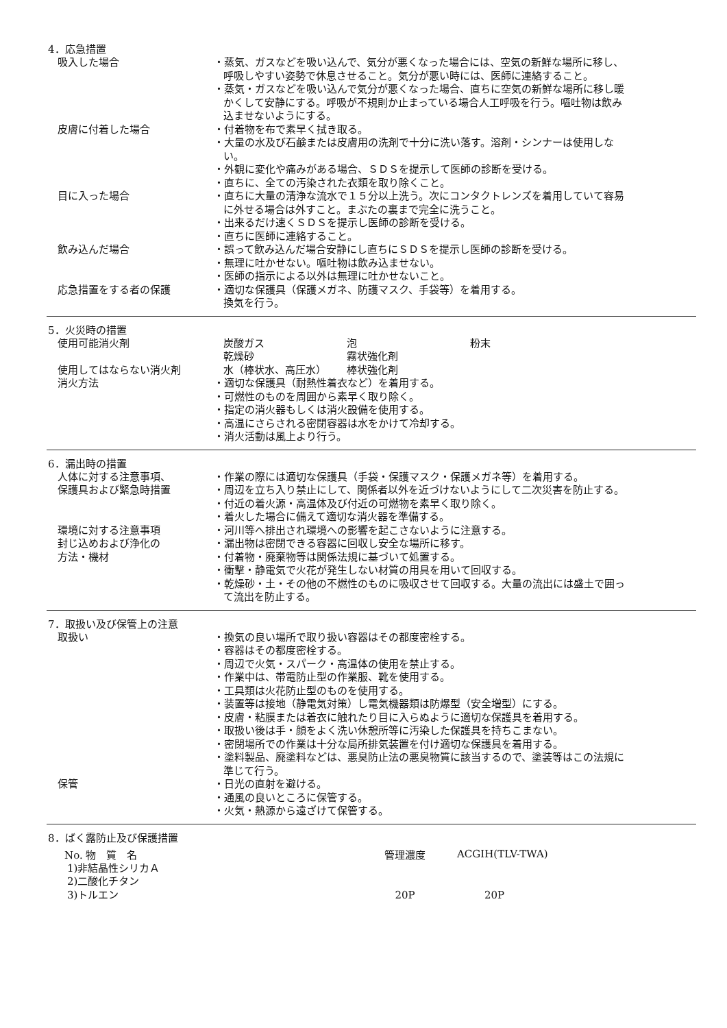4．応急措置
| 吸入した場合 | ・蒸気、ガスなどを吸い込んで、気分が悪くなった場合には、空気の新鮮な場所に移し、呼吸しやすい姿勢で休息させること。気分が悪い時には、医師に連絡すること。 ・蒸気・ガスなどを吸い込んで気分が悪くなった場合、直ちに空気の新鮮な場所に移し暖かくして安静にする。呼吸が不規則か止まっている場合人工呼吸を行う。嘔吐物は飲み込ませないようにする。 |
| 皮膚に付着した場合 | ・付着物を布で素早く拭き取る。 ・大量の水及び石鹸または皮膚用の洗剤で十分に洗い落す。溶剤・シンナーは使用しない。 ・外観に変化や痛みがある場合、ＳＤＳを提示して医師の診断を受ける。 ・直ちに、全ての汚染された衣類を取り除くこと。 |
| 目に入った場合 | ・直ちに大量の清浄な流水で１５分以上洗う。次にコンタクトレンズを着用していて容易に外せる場合は外すこと。まぶたの裏まで完全に洗うこと。 ・出来るだけ速くＳＤＳを提示し医師の診断を受ける。 ・直ちに医師に連絡すること。 |
| 飲み込んだ場合 | ・誤って飲み込んだ場合安静にし直ちにＳＤＳを提示し医師の診断を受ける。 ・無理に吐かせない。嘔吐物は飲み込ませない。 ・医師の指示による以外は無理に吐かせないこと。 |
| 応急措置をする者の保護 | ・適切な保護具（保護メガネ、防護マスク、手袋等）を着用する。 換気を行う。 |
5．火災時の措置
| 使用可能消火剤 | 炭酸ガス | 泡 | 粉末 |
| | 乾燥砂 | 霧状強化剤 | |
| 使用してはならない消火剤 | 水（棒状水、高圧水） | 棒状強化剤 | |
| 消火方法 | ・適切な保護具（耐熱性着衣など）を着用する。 ・可燃性のものを周囲から素早く取り除く。 ・指定の消火器もしくは消火設備を使用する。 ・高温にさらされる密閉容器は水をかけて冷却する。 ・消火活動は風上より行う。 | | |
6．漏出時の措置
| 人体に対する注意事項、 保護具および緊急時措置 | ・作業の際には適切な保護具（手袋・保護マスク・保護メガネ等）を着用する。 ・周辺を立ち入り禁止にして、関係者以外を近づけないようにして二次災害を防止する。 ・付近の着火源・高温体及び付近の可燃物を素早く取り除く。 ・着火した場合に備えて適切な消火器を準備する。 |
| 環境に対する注意事項 | ・河川等へ排出され環境への影響を起こさないように注意する。 |
| 封じ込めおよび浄化の 方法・機材 | ・漏出物は密閉できる容器に回収し安全な場所に移す。 ・付着物・廃棄物等は関係法規に基づいて処置する。 ・衝撃・静電気で火花が発生しない材質の用具を用いて回収する。 ・乾燥砂・土・その他の不燃性のものに吸収させて回収する。大量の流出には盛土で囲って流出を防止する。 |
7．取扱い及び保管上の注意
| 取扱い | ・換気の良い場所で取り扱い容器はその都度密栓する。 ・容器はその都度密栓する。 ・周辺で火気・スパーク・高温体の使用を禁止する。 ・作業中は、帯電防止型の作業服、靴を使用する。 ・工具類は火花防止型のものを使用する。 ・装置等は接地（静電気対策）し電気機器類は防爆型（安全増型）にする。 ・皮膚・粘膜または着衣に触れたり目に入らぬように適切な保護具を着用する。 ・取扱い後は手・顔をよく洗い休憩所等に汚染した保護具を持ちこまない。 ・密閉場所での作業は十分な局所排気装置を付け適切な保護具を着用する。 ・塗料製品、廃塗料などは、悪臭防止法の悪臭物質に該当するので、塗装等はこの法規に準じて行う。 |
| 保管 | ・日光の直射を避ける。 ・通風の良いところに保管する。 ・火気・熱源から遠ざけて保管する。 |
8．ばく露防止及び保護措置
| No. 物 質 名 | 管理濃度 | ACGIH(TLV-TWA) |
| --- | --- | --- |
| 1)非結晶性シリカＡ | | |
| 2)二酸化チタン | | |
| 3)トルエン | 20P | 20P |